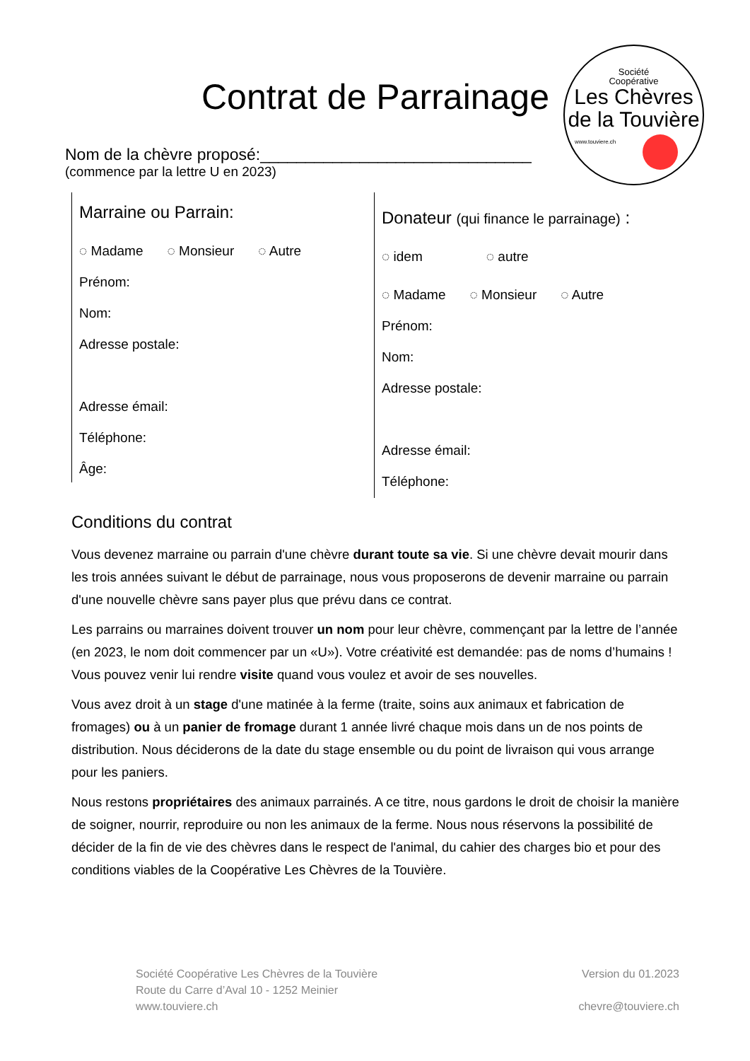Contrat de Parrainage
Société
Coopérative
Les Chèvres
de la Touvière
www.touviere.ch
Nom de la chèvre proposé:______________________________
(commence par la lettre U en 2023)
Marraine ou Parrain:
◌ Madame ◌ Monsieur ◌ Autre
Prénom:
Nom:
Adresse postale:
Adresse émail:
Téléphone:
Âge:
Donateur (qui finance le parrainage) :
◌ idem ◌ autre
◌ Madame ◌ Monsieur ◌ Autre
Prénom:
Nom:
Adresse postale:
Adresse émail:
Téléphone:
Conditions du contrat
Vous devenez marraine ou parrain d'une chèvre durant toute sa vie. Si une chèvre devait mourir dans les trois années suivant le début de parrainage, nous vous proposerons de devenir marraine ou parrain d'une nouvelle chèvre sans payer plus que prévu dans ce contrat.
Les parrains ou marraines doivent trouver un nom pour leur chèvre, commençant par la lettre de l’année (en 2023, le nom doit commencer par un «U»). Votre créativité est demandée: pas de noms d’humains ! Vous pouvez venir lui rendre visite quand vous voulez et avoir de ses nouvelles.
Vous avez droit à un stage d'une matinée à la ferme (traite, soins aux animaux et fabrication de fromages) ou à un panier de fromage durant 1 année livré chaque mois dans un de nos points de distribution. Nous déciderons de la date du stage ensemble ou du point de livraison qui vous arrange pour les paniers.
Nous restons propriétaires des animaux parrainés. A ce titre, nous gardons le droit de choisir la manière de soigner, nourrir, reproduire ou non les animaux de la ferme. Nous nous réservons la possibilité de décider de la fin de vie des chèvres dans le respect de l'animal, du cahier des charges bio et pour des conditions viables de la Coopérative Les Chèvres de la Touvière.
Société Coopérative Les Chèvres de la Touvière
Route du Carre d’Aval 10 - 1252 Meinier
www.touviere.ch
Version du 01.2023
chevre@touviere.ch